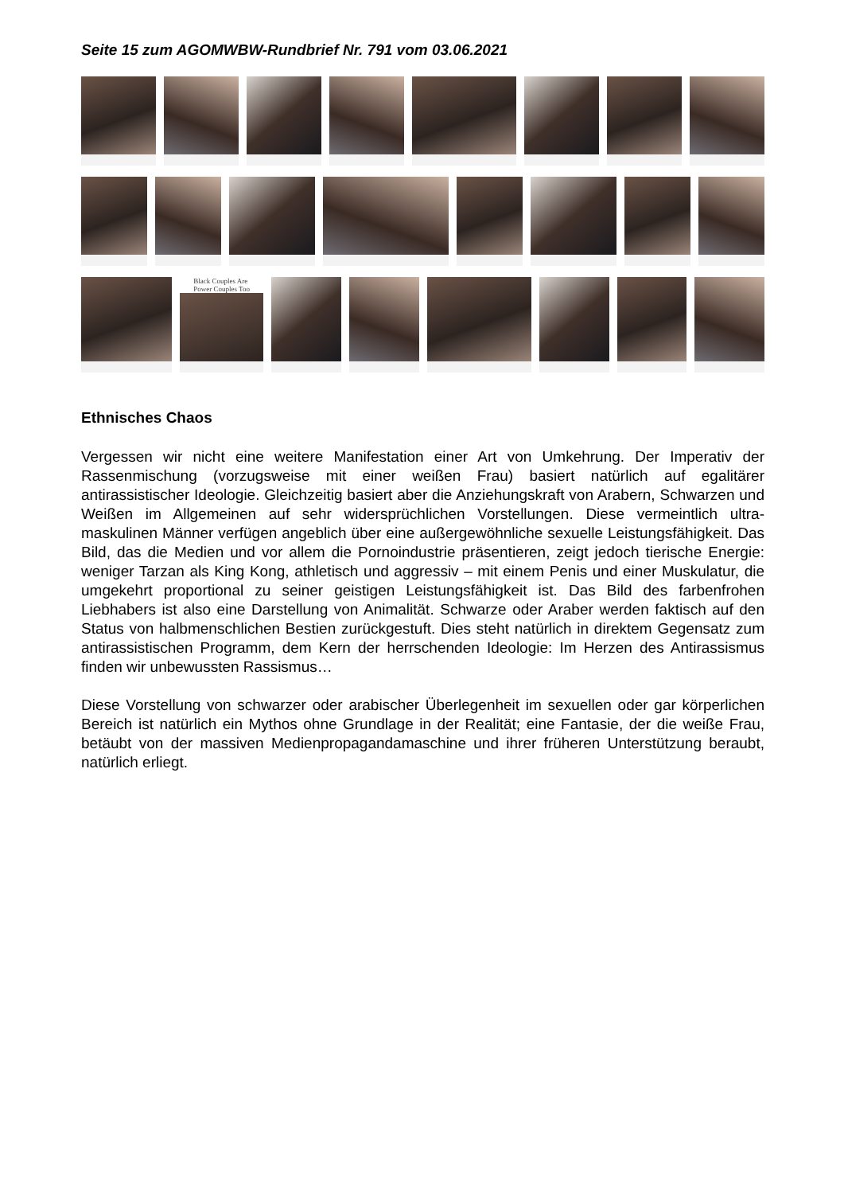Seite 15 zum AGOMWBW-Rundbrief Nr. 791 vom 03.06.2021
Black Couples Are
Power Couples Too
Ethnisches Chaos
Vergessen wir nicht eine weitere Manifestation einer Art von Umkehrung. Der Imperativ der Rassenmischung (vorzugsweise mit einer weißen Frau) basiert natürlich auf egalitärer antirassistischer Ideologie. Gleichzeitig basiert aber die Anziehungskraft von Arabern, Schwarzen und Weißen im Allgemeinen auf sehr widersprüchlichen Vorstellungen. Diese vermeintlich ultra-maskulinen Männer verfügen angeblich über eine außergewöhnliche sexuelle Leistungsfähigkeit. Das Bild, das die Medien und vor allem die Pornoindustrie präsentieren, zeigt jedoch tierische Energie: weniger Tarzan als King Kong, athletisch und aggressiv – mit einem Penis und einer Muskulatur, die umgekehrt proportional zu seiner geistigen Leistungsfähigkeit ist. Das Bild des farbenfrohen Liebhabers ist also eine Darstellung von Animalität. Schwarze oder Araber werden faktisch auf den Status von halbmenschlichen Bestien zurückgestuft. Dies steht natürlich in direktem Gegensatz zum antirassistischen Programm, dem Kern der herrschenden Ideologie: Im Herzen des Antirassismus finden wir unbewussten Rassismus…
Diese Vorstellung von schwarzer oder arabischer Überlegenheit im sexuellen oder gar körperlichen Bereich ist natürlich ein Mythos ohne Grundlage in der Realität; eine Fantasie, der die weiße Frau, betäubt von der massiven Medienpropagandamaschine und ihrer früheren Unterstützung beraubt, natürlich erliegt.